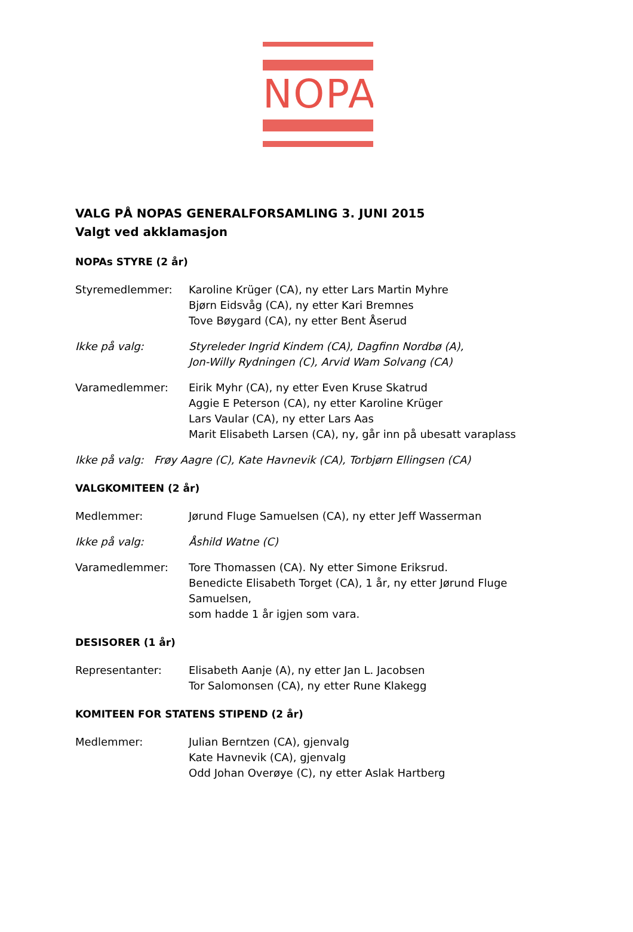NOPA
VALG PÅ NOPAS GENERALFORSAMLING 3. JUNI 2015
Valgt ved akklamasjon
NOPAs STYRE (2 år)
Styremedlemmer: Karoline Krüger (CA), ny etter Lars Martin Myhre
Bjørn Eidsvåg (CA), ny etter Kari Bremnes
Tove Bøygard (CA), ny etter Bent Åserud
Ikke på valg: Styreleder Ingrid Kindem (CA), Dagfinn Nordbø (A),
Jon-Willy Rydningen (C), Arvid Wam Solvang (CA)
Varamedlemmer: Eirik Myhr (CA), ny etter Even Kruse Skatrud
Aggie E Peterson (CA), ny etter Karoline Krüger
Lars Vaular (CA), ny etter Lars Aas
Marit Elisabeth Larsen (CA), ny, går inn på ubesatt varaplass
Ikke på valg: Frøy Aagre (C), Kate Havnevik (CA), Torbjørn Ellingsen (CA)
VALGKOMITEEN (2 år)
Medlemmer: Jørund Fluge Samuelsen (CA), ny etter Jeff Wasserman
Ikke på valg: Åshild Watne (C)
Varamedlemmer: Tore Thomassen (CA). Ny etter Simone Eriksrud.
Benedicte Elisabeth Torget (CA), 1 år, ny etter Jørund Fluge Samuelsen,
som hadde 1 år igjen som vara.
DESISORER (1 år)
Representanter: Elisabeth Aanje (A), ny etter Jan L. Jacobsen
Tor Salomonsen (CA), ny etter Rune Klakegg
KOMITEEN FOR STATENS STIPEND (2 år)
Medlemmer: Julian Berntzen (CA), gjenvalg
Kate Havnevik (CA), gjenvalg
Odd Johan Overøye (C), ny etter Aslak Hartberg